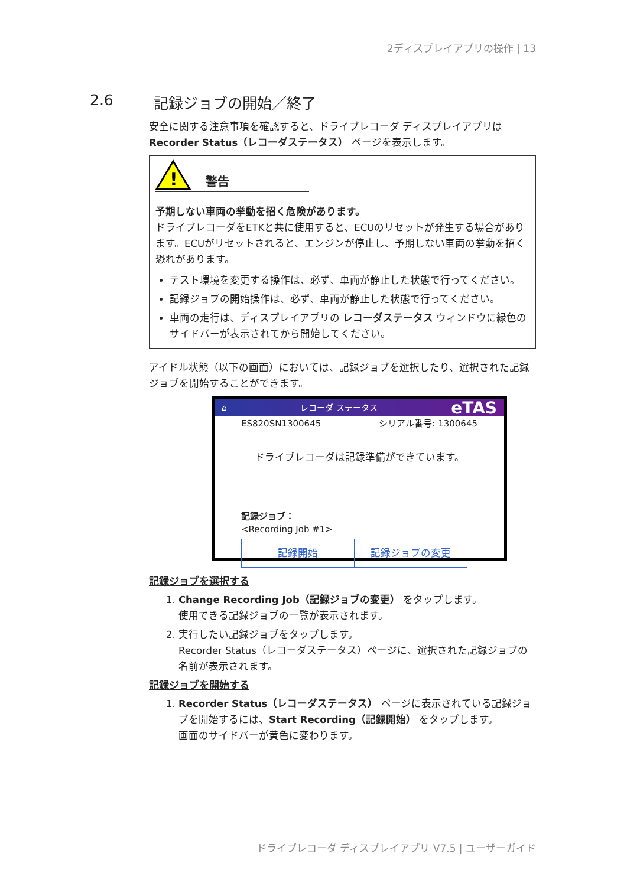2ディスプレイアプリの操作 | 13
2.6 記録ジョブの開始／終了
安全に関する注意事項を確認すると、ドライブレコーダ ディスプレイアプリは Recorder Status（レコーダステータス） ページを表示します。
!
警告
予期しない車両の挙動を招く危険があります。
ドライブレコーダをETKと共に使用すると、ECUのリセットが発生する場合があります。ECUがリセットされると、エンジンが停止し、予期しない車両の挙動を招く恐れがあります。
テスト環境を変更する操作は、必ず、車両が静止した状態で行ってください。
記録ジョブの開始操作は、必ず、車両が静止した状態で行ってください。
車両の走行は、ディスプレイアプリの レコーダステータス ウィンドウに緑色のサイドバーが表示されてから開始してください。
アイドル状態（以下の画面）においては、記録ジョブを選択したり、選択された記録ジョブを開始することができます。
⌂ レコーダ ステータス eTAS
ES820SN1300645 シリアル番号: 1300645
ドライブレコーダは記録準備ができています。
記録ジョブ：
<Recording Job #1>
記録開始 記録ジョブの変更
記録ジョブを選択する
1. Change Recording Job（記録ジョブの変更） をタップします。
使用できる記録ジョブの一覧が表示されます。
2. 実行したい記録ジョブをタップします。
Recorder Status（レコーダステータス）ページに、選択された記録ジョブの名前が表示されます。
記録ジョブを開始する
1. Recorder Status（レコーダステータス） ページに表示されている記録ジョブを開始するには、Start Recording（記録開始） をタップします。
画面のサイドバーが黄色に変わります。
ドライブレコーダ ディスプレイアプリ V7.5 | ユーザーガイド